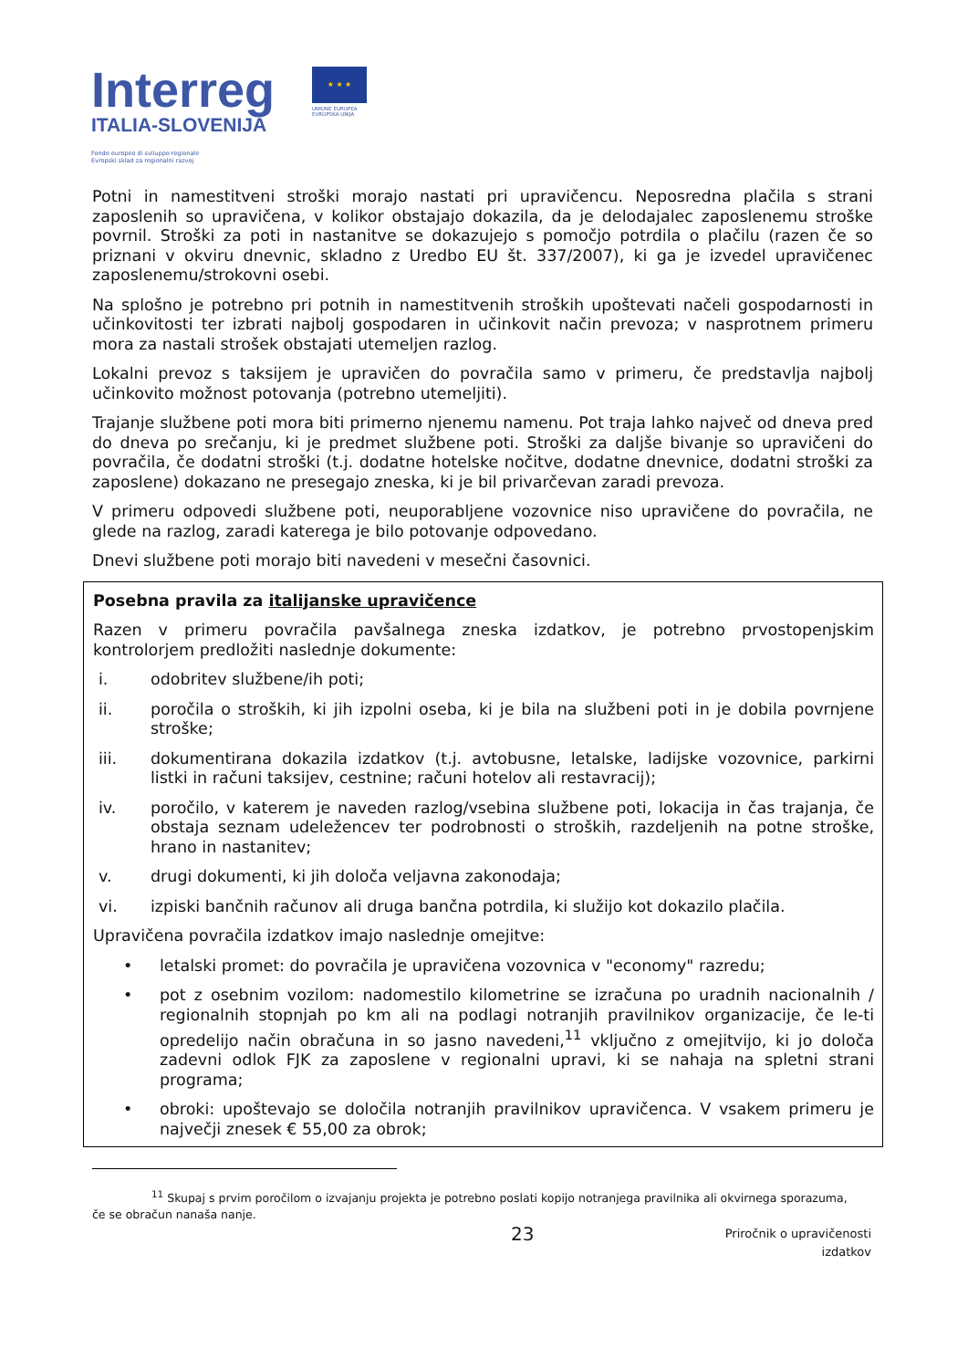Interreg
ITALIA-SLOVENIJA
Fondo europeo di sviluppo regionale
Evropski sklad za regionalni razvoj
★ ★ ★
UNIONE EUROPEA
EVROPSKA UNIJA
Potni in namestitveni stroški morajo nastati pri upravičencu. Neposredna plačila s strani zaposlenih so upravičena, v kolikor obstajajo dokazila, da je delodajalec zaposlenemu stroške povrnil. Stroški za poti in nastanitve se dokazujejo s pomočjo potrdila o plačilu (razen če so priznani v okviru dnevnic, skladno z Uredbo EU št. 337/2007), ki ga je izvedel upravičenec zaposlenemu/strokovni osebi.
Na splošno je potrebno pri potnih in namestitvenih stroških upoštevati načeli gospodarnosti in učinkovitosti ter izbrati najbolj gospodaren in učinkovit način prevoza; v nasprotnem primeru mora za nastali strošek obstajati utemeljen razlog.
Lokalni prevoz s taksijem je upravičen do povračila samo v primeru, če predstavlja najbolj učinkovito možnost potovanja (potrebno utemeljiti).
Trajanje službene poti mora biti primerno njenemu namenu. Pot traja lahko največ od dneva pred do dneva po srečanju, ki je predmet službene poti. Stroški za daljše bivanje so upravičeni do povračila, če dodatni stroški (t.j. dodatne hotelske nočitve, dodatne dnevnice, dodatni stroški za zaposlene) dokazano ne presegajo zneska, ki je bil privarčevan zaradi prevoza.
V primeru odpovedi službene poti, neuporabljene vozovnice niso upravičene do povračila, ne glede na razlog, zaradi katerega je bilo potovanje odpovedano.
Dnevi službene poti morajo biti navedeni v mesečni časovnici.
Posebna pravila za italijanske upravičence
Razen v primeru povračila pavšalnega zneska izdatkov, je potrebno prvostopenjskim kontrolorjem predložiti naslednje dokumente:
i. odobritev službene/ih poti;
ii. poročila o stroških, ki jih izpolni oseba, ki je bila na službeni poti in je dobila povrnjene stroške;
iii. dokumentirana dokazila izdatkov (t.j. avtobusne, letalske, ladijske vozovnice, parkirni listki in računi taksijev, cestnine; računi hotelov ali restavracij);
iv. poročilo, v katerem je naveden razlog/vsebina službene poti, lokacija in čas trajanja, če obstaja seznam udeležencev ter podrobnosti o stroških, razdeljenih na potne stroške, hrano in nastanitev;
v. drugi dokumenti, ki jih določa veljavna zakonodaja;
vi. izpiski bančnih računov ali druga bančna potrdila, ki služijo kot dokazilo plačila.
Upravičena povračila izdatkov imajo naslednje omejitve:
• letalski promet: do povračila je upravičena vozovnica v "economy" razredu;
• pot z osebnim vozilom: nadomestilo kilometrine se izračuna po uradnih nacionalnih / regionalnih stopnjah po km ali na podlagi notranjih pravilnikov organizacije, če le-ti opredelijo način obračuna in so jasno navedeni,<sup>11</sup> vključno z omejitvijo, ki jo določa zadevni odlok FJK za zaposlene v regionalni upravi, ki se nahaja na spletni strani programa;
• obroki: upoštevajo se določila notranjih pravilnikov upravičenca. V vsakem primeru je največji znesek € 55,00 za obrok;
<sup>11</sup> Skupaj s prvim poročilom o izvajanju projekta je potrebno poslati kopijo notranjega pravilnika ali okvirnega sporazuma,
če se obračun nanaša nanje.
23
Priročnik o upravičenosti izdatkov